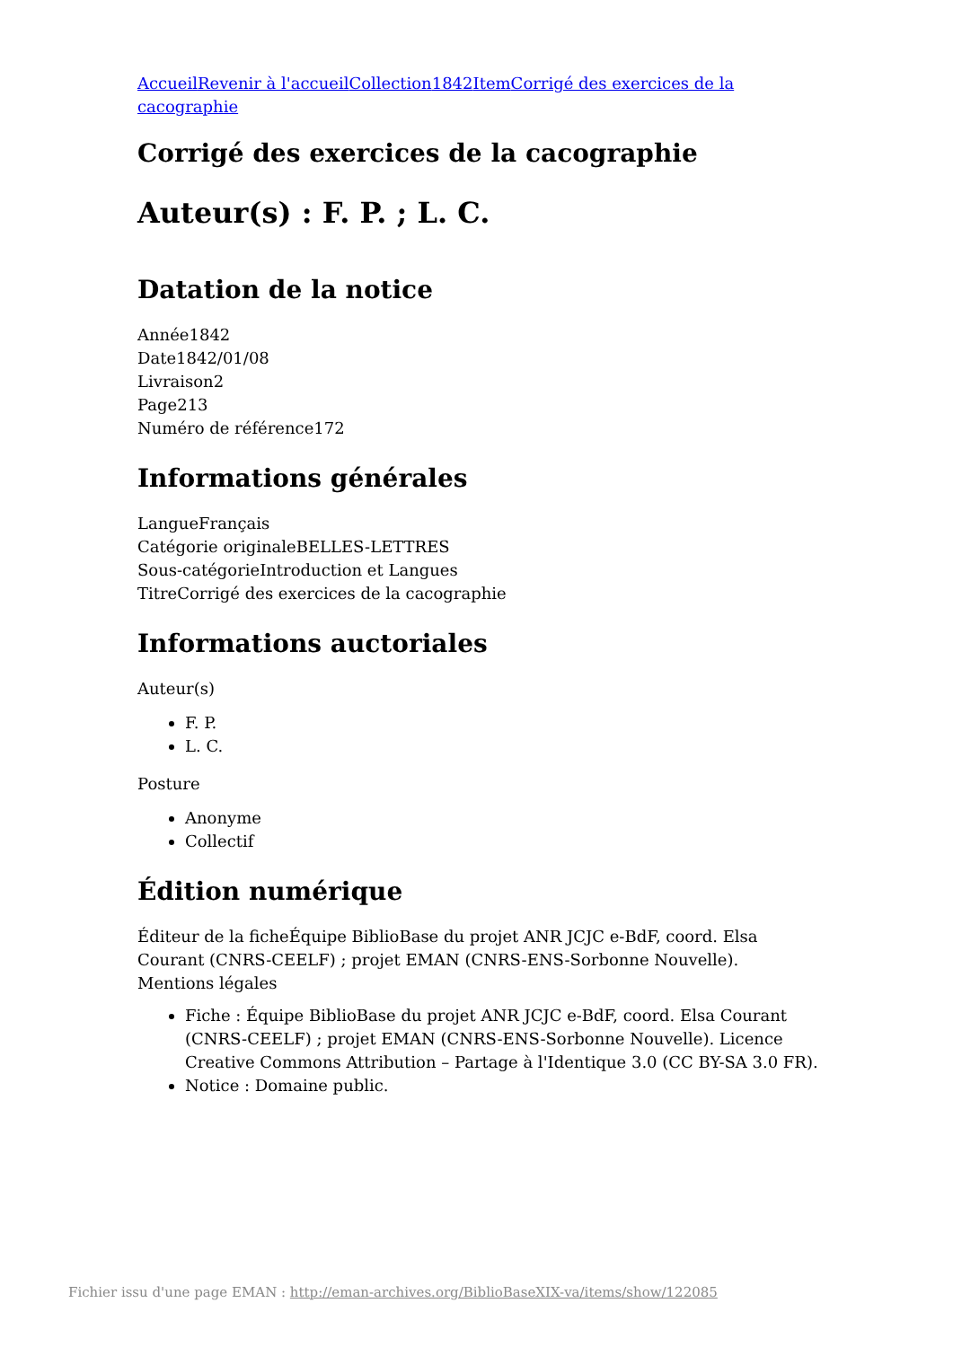Accueil Revenir à l'accueil Collection 1842 Item Corrigé des exercices de la cacographie
Corrigé des exercices de la cacographie
Auteur(s) : F. P. ; L. C.
Datation de la notice
Année1842
Date1842/01/08
Livraison2
Page213
Numéro de référence172
Informations générales
LangueFrançais
Catégorie originaleBELLES-LETTRES
Sous-catégorieIntroduction et Langues
TitreCorrigé des exercices de la cacographie
Informations auctoriales
Auteur(s)
F. P.
L. C.
Posture
Anonyme
Collectif
Édition numérique
Éditeur de la ficheÉquipe BiblioBase du projet ANR JCJC e-BdF, coord. Elsa Courant (CNRS-CEELF) ; projet EMAN (CNRS-ENS-Sorbonne Nouvelle).
Mentions légales
Fiche : Équipe BiblioBase du projet ANR JCJC e-BdF, coord. Elsa Courant (CNRS-CEELF) ; projet EMAN (CNRS-ENS-Sorbonne Nouvelle). Licence Creative Commons Attribution – Partage à l'Identique 3.0 (CC BY-SA 3.0 FR).
Notice : Domaine public.
Fichier issu d'une page EMAN : http://eman-archives.org/BiblioBaseXIX-va/items/show/122085